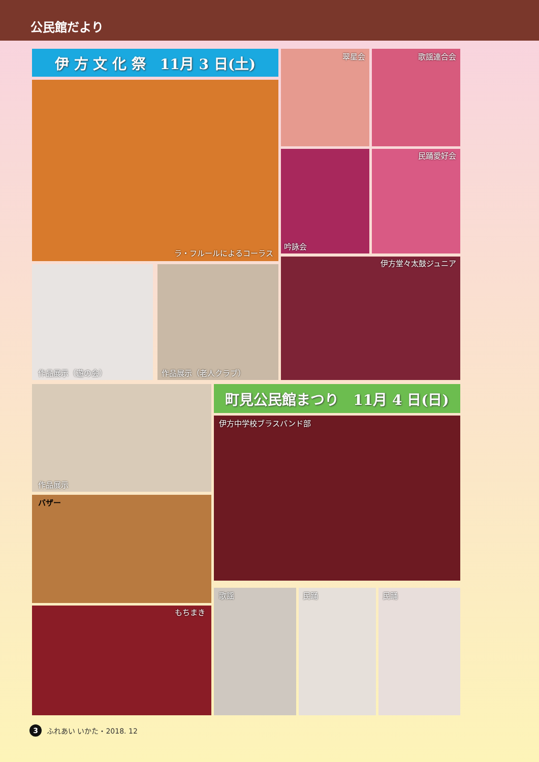公民館だより
伊 方 文 化 祭　11月 3 日(土)
ラ・フルールによるコーラス
翠星会 歌謡連合会
吟詠会 民踊愛好会
作品展示（遊の会） 作品展示（老人クラブ）
伊方堂々太鼓ジュニア
作品展示 町見公民館まつり　11月 4 日(日)
伊方中学校ブラスバンド部
バザー
もちまき
歌謡 民踊 民踊
3
ふれあい いかた・2018. 12